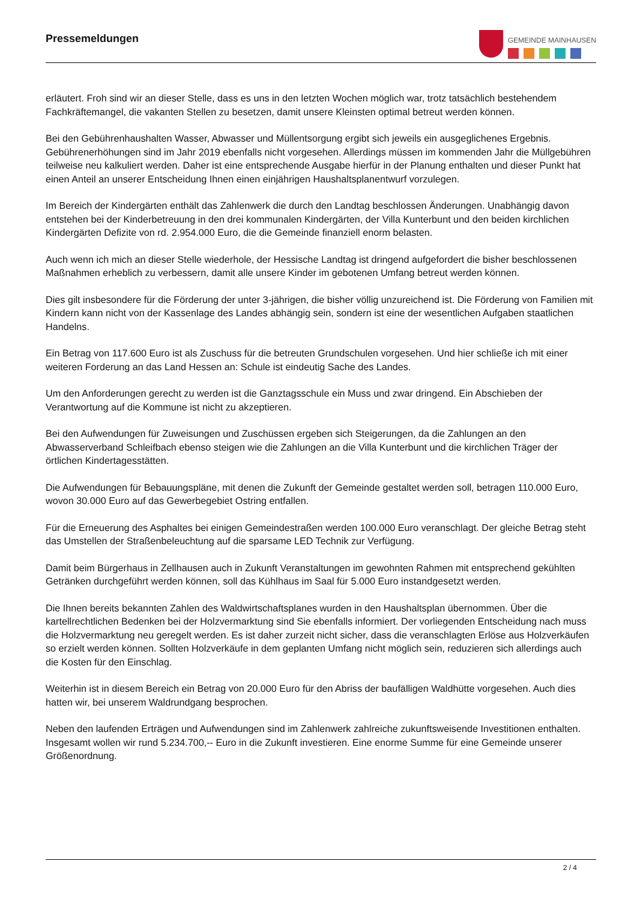Pressemeldungen
GEMEINDE MAINHAUSEN
erläutert. Froh sind wir an dieser Stelle, dass es uns in den letzten Wochen möglich war, trotz tatsächlich bestehendem Fachkräftemangel, die vakanten Stellen zu besetzen, damit unsere Kleinsten optimal betreut werden können.
Bei den Gebührenhaushalten Wasser, Abwasser und Müllentsorgung ergibt sich jeweils ein ausgeglichenes Ergebnis. Gebührenerhöhungen sind im Jahr 2019 ebenfalls nicht vorgesehen. Allerdings müssen im kommenden Jahr die Müllgebühren teilweise neu kalkuliert werden. Daher ist eine entsprechende Ausgabe hierfür in der Planung enthalten und dieser Punkt hat einen Anteil an unserer Entscheidung Ihnen einen einjährigen Haushaltsplanentwurf vorzulegen.
Im Bereich der Kindergärten enthält das Zahlenwerk die durch den Landtag beschlossen Änderungen. Unabhängig davon entstehen bei der Kinderbetreuung in den drei kommunalen Kindergärten, der Villa Kunterbunt und den beiden kirchlichen Kindergärten Defizite von rd. 2.954.000 Euro, die die Gemeinde finanziell enorm belasten.
Auch wenn ich mich an dieser Stelle wiederhole, der Hessische Landtag ist dringend aufgefordert die bisher beschlossenen Maßnahmen erheblich zu verbessern, damit alle unsere Kinder im gebotenen Umfang betreut werden können.
Dies gilt insbesondere für die Förderung der unter 3-jährigen, die bisher völlig unzureichend ist. Die Förderung von Familien mit Kindern kann nicht von der Kassenlage des Landes abhängig sein, sondern ist eine der wesentlichen Aufgaben staatlichen Handelns.
Ein Betrag von 117.600 Euro ist als Zuschuss für die betreuten Grundschulen vorgesehen. Und hier schließe ich mit einer weiteren Forderung an das Land Hessen an: Schule ist eindeutig Sache des Landes.
Um den Anforderungen gerecht zu werden ist die Ganztagsschule ein Muss und zwar dringend. Ein Abschieben der Verantwortung auf die Kommune ist nicht zu akzeptieren.
Bei den Aufwendungen für Zuweisungen und Zuschüssen ergeben sich Steigerungen, da die Zahlungen an den Abwasserverband Schleifbach ebenso steigen wie die Zahlungen an die Villa Kunterbunt und die kirchlichen Träger der örtlichen Kindertagesstätten.
Die Aufwendungen für Bebauungspläne, mit denen die Zukunft der Gemeinde gestaltet werden soll, betragen 110.000 Euro, wovon 30.000 Euro auf das Gewerbegebiet Ostring entfallen.
Für die Erneuerung des Asphaltes bei einigen Gemeindestraßen werden 100.000 Euro veranschlagt. Der gleiche Betrag steht das Umstellen der Straßenbeleuchtung auf die sparsame LED Technik zur Verfügung.
Damit beim Bürgerhaus in Zellhausen auch in Zukunft Veranstaltungen im gewohnten Rahmen mit entsprechend gekühlten Getränken durchgeführt werden können, soll das Kühlhaus im Saal für 5.000 Euro instandgesetzt werden.
Die Ihnen bereits bekannten Zahlen des Waldwirtschaftsplanes wurden in den Haushaltsplan übernommen. Über die kartellrechtlichen Bedenken bei der Holzvermarktung sind Sie ebenfalls informiert. Der vorliegenden Entscheidung nach muss die Holzvermarktung neu geregelt werden. Es ist daher zurzeit nicht sicher, dass die veranschlagten Erlöse aus Holzverkäufen so erzielt werden können. Sollten Holzverkäufe in dem geplanten Umfang nicht möglich sein, reduzieren sich allerdings auch die Kosten für den Einschlag.
Weiterhin ist in diesem Bereich ein Betrag von 20.000 Euro für den Abriss der baufälligen Waldhütte vorgesehen. Auch dies hatten wir, bei unserem Waldrundgang besprochen.
Neben den laufenden Erträgen und Aufwendungen sind im Zahlenwerk zahlreiche zukunftsweisende Investitionen enthalten. Insgesamt wollen wir rund 5.234.700,-- Euro in die Zukunft investieren. Eine enorme Summe für eine Gemeinde unserer Größenordnung.
2 / 4